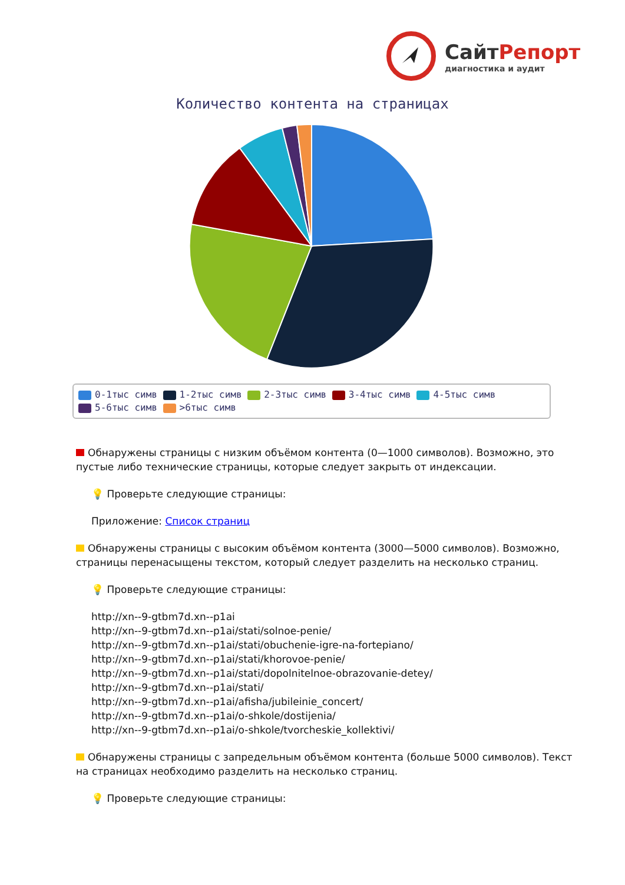СайтРепорт
диагностика и аудит
Количество контента на страницах
0-1тыс симв 1-2тыс симв 2-3тыс симв 3-4тыс симв 4-5тыс симв
5-6тыс симв >6тыс симв
Обнаружены страницы с низким объёмом контента (0—1000 символов). Возможно, это пустые либо технические страницы, которые следует закрыть от индексации.
💡 Проверьте следующие страницы:
Приложение: Список страниц
Обнаружены страницы с высоким объёмом контента (3000—5000 символов). Возможно, страницы перенасыщены текстом, который следует разделить на несколько страниц.
💡 Проверьте следующие страницы:
http://xn--9-gtbm7d.xn--p1ai
http://xn--9-gtbm7d.xn--p1ai/stati/solnoe-penie/
http://xn--9-gtbm7d.xn--p1ai/stati/obuchenie-igre-na-fortepiano/
http://xn--9-gtbm7d.xn--p1ai/stati/khorovoe-penie/
http://xn--9-gtbm7d.xn--p1ai/stati/dopolnitelnoe-obrazovanie-detey/
http://xn--9-gtbm7d.xn--p1ai/stati/
http://xn--9-gtbm7d.xn--p1ai/afisha/jubileinie_concert/
http://xn--9-gtbm7d.xn--p1ai/o-shkole/dostijenia/
http://xn--9-gtbm7d.xn--p1ai/o-shkole/tvorcheskie_kollektivi/
Обнаружены страницы с запредельным объёмом контента (больше 5000 символов). Текст на страницах необходимо разделить на несколько страниц.
💡 Проверьте следующие страницы: